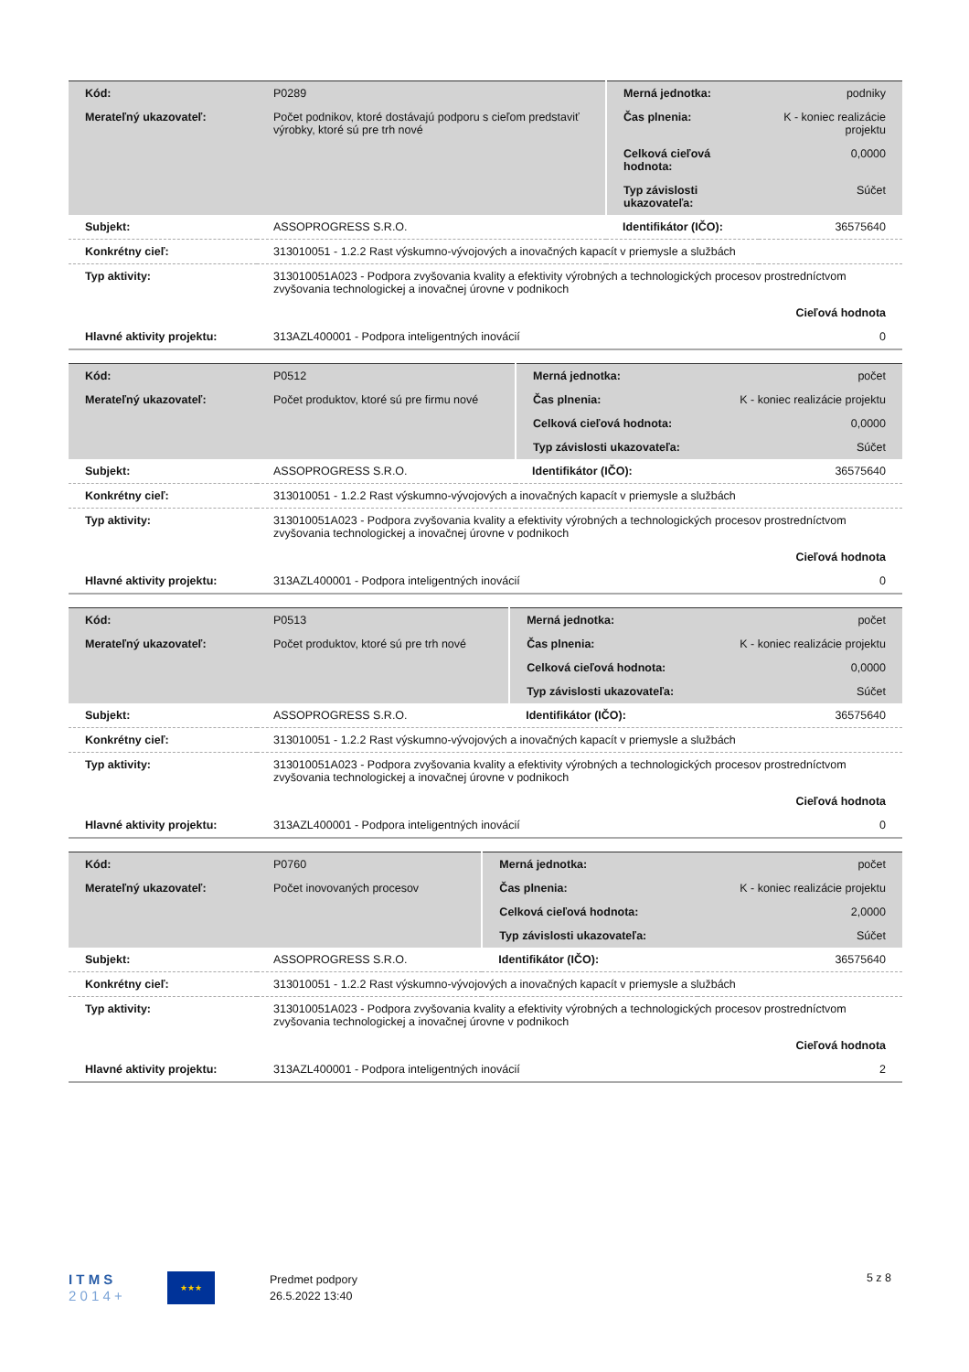| Kód: | P0289 | Merná jednotka: | podniky |
| Merateľný ukazovateľ: | Počet podnikov, ktoré dostávajú podporu s cieľom predstaviť výrobky, ktoré sú pre trh nové | Čas plnenia: | K - koniec realizácie projektu |
| | | Celková cieľová hodnota: | 0,0000 |
| | | Typ závislosti ukazovateľa: | Súčet |
| Subjekt: | ASSOPROGRESS S.R.O. | Identifikátor (IČO): | 36575640 |
| Konkrétny cieľ: | 313010051 - 1.2.2 Rast výskumno-vývojových a inovačných kapacít v priemysle a službách | | |
| Typ aktivity: | 313010051A023 - Podpora zvyšovania kvality a efektivity výrobných a technologických procesov prostredníctvom zvyšovania technologickej a inovačnej úrovne v podnikoch | | |
| | Cieľová hodnota | | |
| Hlavné aktivity projektu: | 313AZL400001 - Podpora inteligentných inovácií | | 0 |
| Kód: | P0512 | Merná jednotka: | počet |
| Merateľný ukazovateľ: | Počet produktov, ktoré sú pre firmu nové | Čas plnenia: | K - koniec realizácie projektu |
| | | Celková cieľová hodnota: | 0,0000 |
| | | Typ závislosti ukazovateľa: | Súčet |
| Subjekt: | ASSOPROGRESS S.R.O. | Identifikátor (IČO): | 36575640 |
| Konkrétny cieľ: | 313010051 - 1.2.2 Rast výskumno-vývojových a inovačných kapacít v priemysle a službách | | |
| Typ aktivity: | 313010051A023 - Podpora zvyšovania kvality a efektivity výrobných a technologických procesov prostredníctvom zvyšovania technologickej a inovačnej úrovne v podnikoch | | |
| | Cieľová hodnota | | |
| Hlavné aktivity projektu: | 313AZL400001 - Podpora inteligentných inovácií | | 0 |
| Kód: | P0513 | Merná jednotka: | počet |
| Merateľný ukazovateľ: | Počet produktov, ktoré sú pre trh nové | Čas plnenia: | K - koniec realizácie projektu |
| | | Celková cieľová hodnota: | 0,0000 |
| | | Typ závislosti ukazovateľa: | Súčet |
| Subjekt: | ASSOPROGRESS S.R.O. | Identifikátor (IČO): | 36575640 |
| Konkrétny cieľ: | 313010051 - 1.2.2 Rast výskumno-vývojových a inovačných kapacít v priemysle a službách | | |
| Typ aktivity: | 313010051A023 - Podpora zvyšovania kvality a efektivity výrobných a technologických procesov prostredníctvom zvyšovania technologickej a inovačnej úrovne v podnikoch | | |
| | Cieľová hodnota | | |
| Hlavné aktivity projektu: | 313AZL400001 - Podpora inteligentných inovácií | | 0 |
| Kód: | P0760 | Merná jednotka: | počet |
| Merateľný ukazovateľ: | Počet inovovaných procesov | Čas plnenia: | K - koniec realizácie projektu |
| | | Celková cieľová hodnota: | 2,0000 |
| | | Typ závislosti ukazovateľa: | Súčet |
| Subjekt: | ASSOPROGRESS S.R.O. | Identifikátor (IČO): | 36575640 |
| Konkrétny cieľ: | 313010051 - 1.2.2 Rast výskumno-vývojových a inovačných kapacít v priemysle a službách | | |
| Typ aktivity: | 313010051A023 - Podpora zvyšovania kvality a efektivity výrobných a technologických procesov prostredníctvom zvyšovania technologickej a inovačnej úrovne v podnikoch | | |
| | Cieľová hodnota | | |
| Hlavné aktivity projektu: | 313AZL400001 - Podpora inteligentných inovácií | | 2 |
I T M S
2 0 1 4 +
★★★
Predmet podpory
26.5.2022 13:40
5 z 8